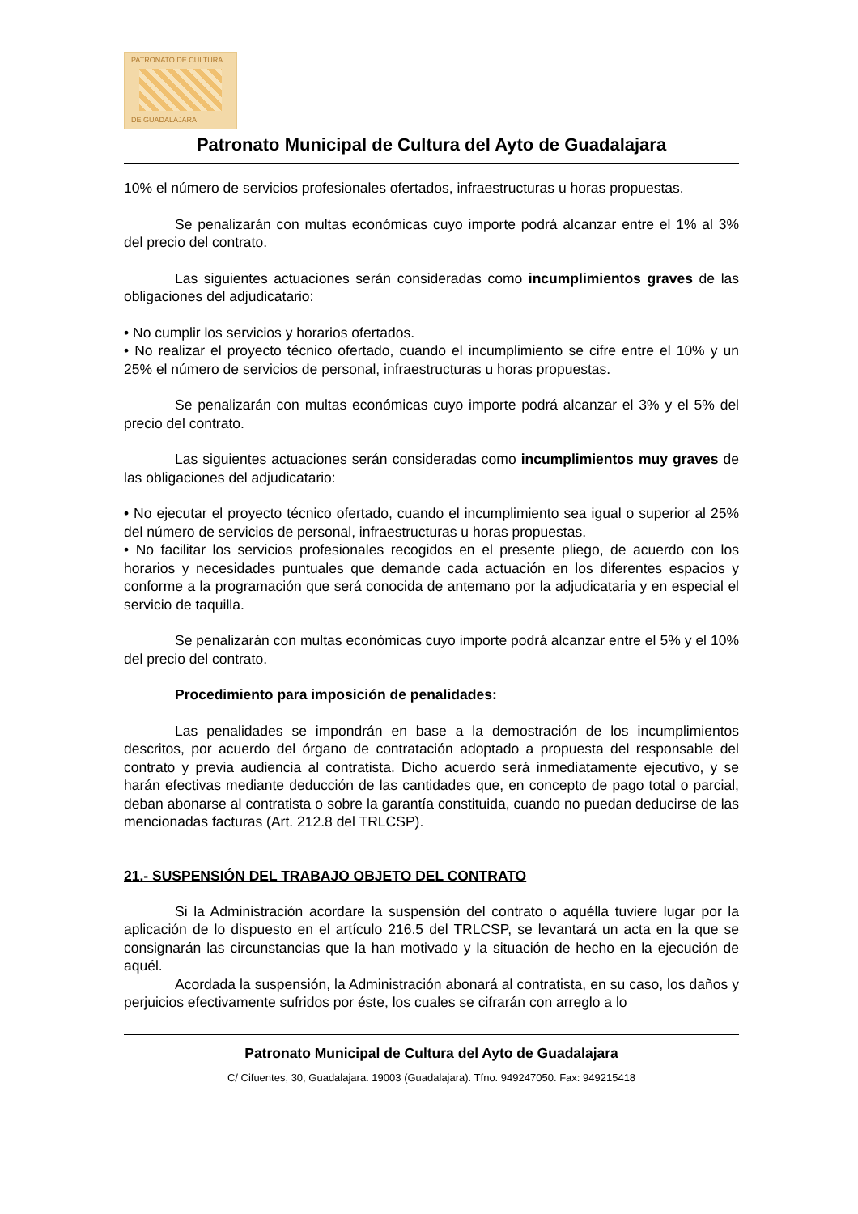PATRONATO DE CULTURA
DE GUADALAJARA
Patronato Municipal de Cultura del Ayto de Guadalajara
10% el número de servicios profesionales ofertados, infraestructuras u horas propuestas.
Se penalizarán con multas económicas cuyo importe podrá alcanzar entre el 1% al 3% del precio del contrato.
Las siguientes actuaciones serán consideradas como incumplimientos graves de las obligaciones del adjudicatario:
• No cumplir los servicios y horarios ofertados.
• No realizar el proyecto técnico ofertado, cuando el incumplimiento se cifre entre el 10% y un 25% el número de servicios de personal, infraestructuras u horas propuestas.
Se penalizarán con multas económicas cuyo importe podrá alcanzar el 3% y el 5% del precio del contrato.
Las siguientes actuaciones serán consideradas como incumplimientos muy graves de las obligaciones del adjudicatario:
• No ejecutar el proyecto técnico ofertado, cuando el incumplimiento sea igual o superior al 25% del número de servicios de personal, infraestructuras u horas propuestas.
• No facilitar los servicios profesionales recogidos en el presente pliego, de acuerdo con los horarios y necesidades puntuales que demande cada actuación en los diferentes espacios y conforme a la programación que será conocida de antemano por la adjudicataria y en especial el servicio de taquilla.
Se penalizarán con multas económicas cuyo importe podrá alcanzar entre el 5% y el 10% del precio del contrato.
Procedimiento para imposición de penalidades:
Las penalidades se impondrán en base a la demostración de los incumplimientos descritos, por acuerdo del órgano de contratación adoptado a propuesta del responsable del contrato y previa audiencia al contratista. Dicho acuerdo será inmediatamente ejecutivo, y se harán efectivas mediante deducción de las cantidades que, en concepto de pago total o parcial, deban abonarse al contratista o sobre la garantía constituida, cuando no puedan deducirse de las mencionadas facturas (Art. 212.8 del TRLCSP).
21.- SUSPENSIÓN DEL TRABAJO OBJETO DEL CONTRATO
Si la Administración acordare la suspensión del contrato o aquélla tuviere lugar por la aplicación de lo dispuesto en el artículo 216.5 del TRLCSP, se levantará un acta en la que se consignarán las circunstancias que la han motivado y la situación de hecho en la ejecución de aquél.
Acordada la suspensión, la Administración abonará al contratista, en su caso, los daños y perjuicios efectivamente sufridos por éste, los cuales se cifrarán con arreglo a lo
Patronato Municipal de Cultura del Ayto de Guadalajara
C/ Cifuentes, 30, Guadalajara. 19003 (Guadalajara). Tfno. 949247050. Fax: 949215418